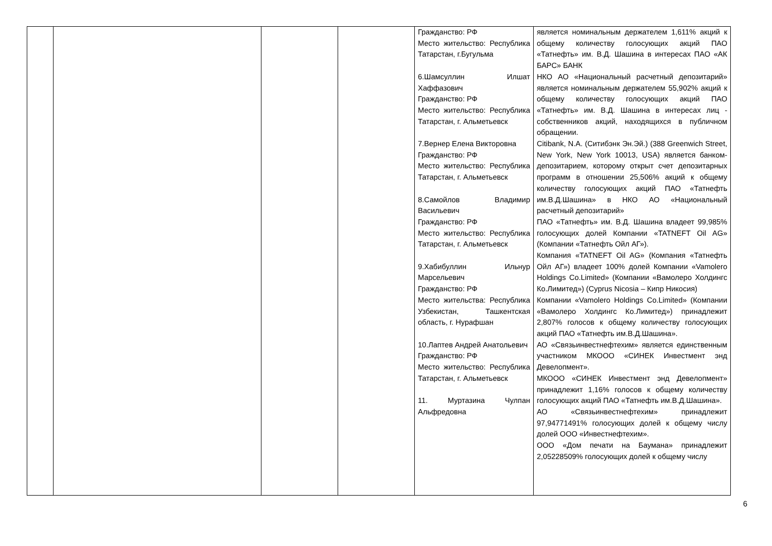| | | | | Гражданство: РФ Место жительство: Республика Татарстан, г.Бугульма 6.Шамсуллин Илшат Хаффазович Гражданство: РФ Место жительство: Республика Татарстан, г. Альметьевск 7.Вернер Елена Викторовна Гражданство: РФ Место жительство: Республика Татарстан, г. Альметьевск 8.Самойлов Владимир Васильевич Гражданство: РФ Место жительство: Республика Татарстан, г. Альметьевск 9.Хабибуллин Ильнур Марсельевич Гражданство: РФ Место жительства: Республика Узбекистан, Ташкентская область, г. Нурафшан 10.Лаптев Андрей Анатольевич Гражданство: РФ Место жительство: Республика Татарстан, г. Альметьевск 11. Муртазина Чулпан Альфредовна | является номинальным держателем 1,611% акций к общему количеству голосующих акций ПАО «Татнефть» им. В.Д. Шашина в интересах ПАО «АК БАРС» БАНК НКО АО «Национальный расчетный депозитарий» является номинальным держателем 55,902% акций к общему количеству голосующих акций ПАО «Татнефть» им. В.Д. Шашина в интересах лиц - собственников акций, находящихся в публичном обращении. Citibank, N.A. (Ситибэнк Эн.Эй.) (388 Greenwich Street, New York, New York 10013, USA) является банком-депозитарием, которому открыт счет депозитарных программ в отношении 25,506% акций к общему количеству голосующих акций ПАО «Татнефть им.В.Д.Шашина» в НКО АО «Национальный расчетный депозитарий» ПАО «Татнефть» им. В.Д. Шашина владеет 99,985% голосующих долей Компании «TATNEFT Oil AG» (Компании «Татнефть Ойл АГ»). Компания «TATNEFT Oil AG» (Компания «Татнефть Ойл АГ») владеет 100% долей Компании «Vamolero Holdings Co.Limited» (Компании «Вамолеро Холдингс Ко.Лимитед») (Cyprus Nicosia – Кипр Никосия) Компании «Vamolero Holdings Co.Limited» (Компании «Вамолеро Холдингс Ко.Лимитед») принадлежит 2,807% голосов к общему количеству голосующих акций ПАО «Татнефть им.В.Д.Шашина». АО «Связьинвестнефтехим» является единственным участником МКООО «СИНЕК Инвестмент энд Девелопмент». МКООО «СИНЕК Инвестмент энд Девелопмент» принадлежит 1,16% голосов к общему количеству голосующих акций ПАО «Татнефть им.В.Д.Шашина». АО «Связьинвестнефтехим» принадлежит 97,94771491% голосующих долей к общему числу долей ООО «Инвестнефтехим». ООО «Дом печати на Баумана» принадлежит 2,05228509% голосующих долей к общему числу |
6